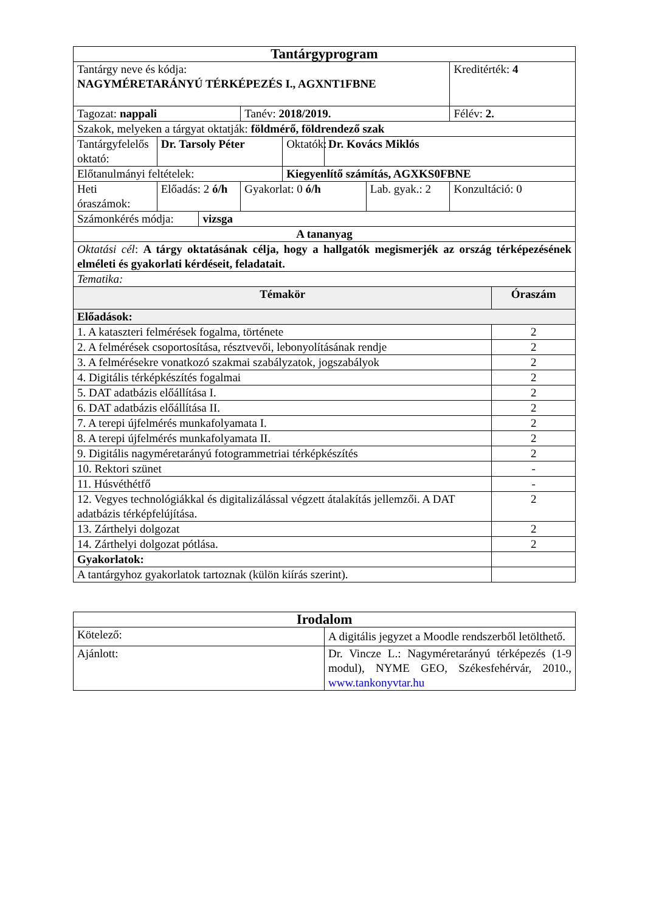| Tantárgyprogram | | | | | | | | |
| Tantárgy neve és kódja: NAGYMÉRETARÁNYÚ TÉRKÉPEZÉS I., AGXNT1FBNE | | | | | | | Kreditérték: 4 | |
| Tagozat: nappali | | | Tanév: 2018/2019. | | | | Félév: 2. | |
| Szakok, melyeken a tárgyat oktatják: földmérő, földrendező szak | | | | | | | | |
| Tantárgyfelelős oktató: | Dr. Tarsoly Péter | | | Oktatók: | Dr. Kovács Miklós | | | |
| Előtanulmányi feltételek: | | | | Kiegyenlítő számítás, AGXKS0FBNE | | | | |
| Heti óraszámok: | Előadás: 2 ó/h | | Gyakorlat: 0 ó/h | | | Lab. gyak.: 2 | Konzultáció: 0 | |
| Számonkérés módja: | | vizsga | | | | | | |
| A tananyag | | | | | | | | |
| Oktatási cél : A tárgy oktatásának célja, hogy a hallgatók megismerjék az ország térképezésének elméleti és gyakorlati kérdéseit, feladatait. | | | | | | | | |
| Tematika: | | | | | | | | |
| Témakör | | | | | | | | Óraszám |
| Előadások: | | | | | | | | |
| 1. A kataszteri felmérések fogalma, története | | | | | | | | 2 |
| 2. A felmérések csoportosítása, résztvevői, lebonyolításának rendje | | | | | | | | 2 |
| 3. A felmérésekre vonatkozó szakmai szabályzatok, jogszabályok | | | | | | | | 2 |
| 4. Digitális térképkészítés fogalmai | | | | | | | | 2 |
| 5. DAT adatbázis előállítása I. | | | | | | | | 2 |
| 6. DAT adatbázis előállítása II. | | | | | | | | 2 |
| 7. A terepi újfelmérés munkafolyamata I. | | | | | | | | 2 |
| 8. A terepi újfelmérés munkafolyamata II. | | | | | | | | 2 |
| 9. Digitális nagyméretarányú fotogrammetriai térképkészítés | | | | | | | | 2 |
| 10. Rektori szünet | | | | | | | | - |
| 11. Húsvéthétfő | | | | | | | | - |
| 12. Vegyes technológiákkal és digitalizálással végzett átalakítás jellemzői. A DAT adatbázis térképfelújítása. | | | | | | | | 2 |
| 13. Zárthelyi dolgozat | | | | | | | | 2 |
| 14. Zárthelyi dolgozat pótlása. | | | | | | | | 2 |
| Gyakorlatok: | | | | | | | | |
| A tantárgyhoz gyakorlatok tartoznak (külön kiírás szerint). | | | | | | | | |
| Irodalom | |
| Kötelező: | A digitális jegyzet a Moodle rendszerből letölthető. |
| Ajánlott: | Dr. Vincze L.: Nagyméretarányú térképezés (1-9 modul), NYME GEO, Székesfehérvár, 2010., www.tankonyvtar.hu |